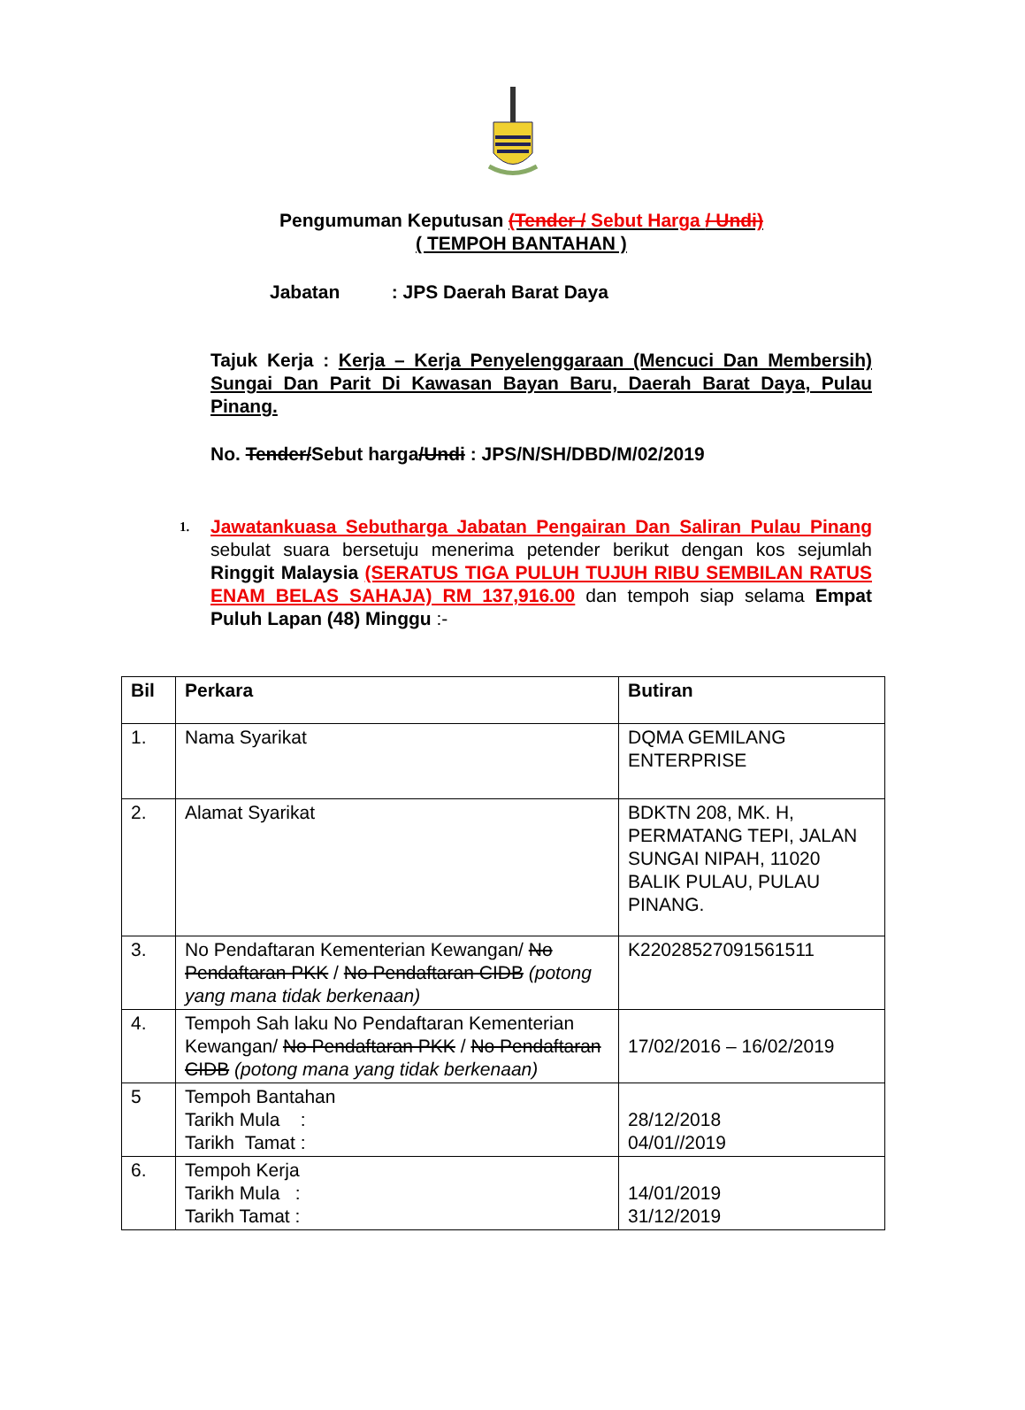Pengumuman Keputusan (Tender / Sebut Harga / Undi)
( TEMPOH BANTAHAN )
Jabatan : JPS Daerah Barat Daya
Tajuk Kerja : Kerja – Kerja Penyelenggaraan (Mencuci Dan Membersih) Sungai Dan Parit Di Kawasan Bayan Baru, Daerah Barat Daya, Pulau Pinang.
No. Tender/Sebut harga/Undi : JPS/N/SH/DBD/M/02/2019
1.
Jawatankuasa Sebutharga Jabatan Pengairan Dan Saliran Pulau Pinang sebulat suara bersetuju menerima petender berikut dengan kos sejumlah Ringgit Malaysia (SERATUS TIGA PULUH TUJUH RIBU SEMBILAN RATUS ENAM BELAS SAHAJA) RM 137,916.00 dan tempoh siap selama Empat Puluh Lapan (48) Minggu :-
| Bil | Perkara | Butiran |
| --- | --- | --- |
| 1. | Nama Syarikat | DQMA GEMILANG ENTERPRISE |
| 2. | Alamat Syarikat | BDKTN 208, MK. H, PERMATANG TEPI, JALAN SUNGAI NIPAH, 11020 BALIK PULAU, PULAU PINANG. |
| 3. | No Pendaftaran Kementerian Kewangan/ No Pendaftaran PKK / No Pendaftaran CIDB (potong yang mana tidak berkenaan) | K22028527091561511 |
| 4. | Tempoh Sah laku No Pendaftaran Kementerian Kewangan/ No Pendaftaran PKK / No Pendaftaran CIDB (potong mana yang tidak berkenaan) | 17/02/2016 – 16/02/2019 |
| 5 | Tempoh Bantahan Tarikh Mula : Tarikh Tamat : | 28/12/2018 04/01//2019 |
| 6. | Tempoh Kerja Tarikh Mula : Tarikh Tamat : | 14/01/2019 31/12/2019 |